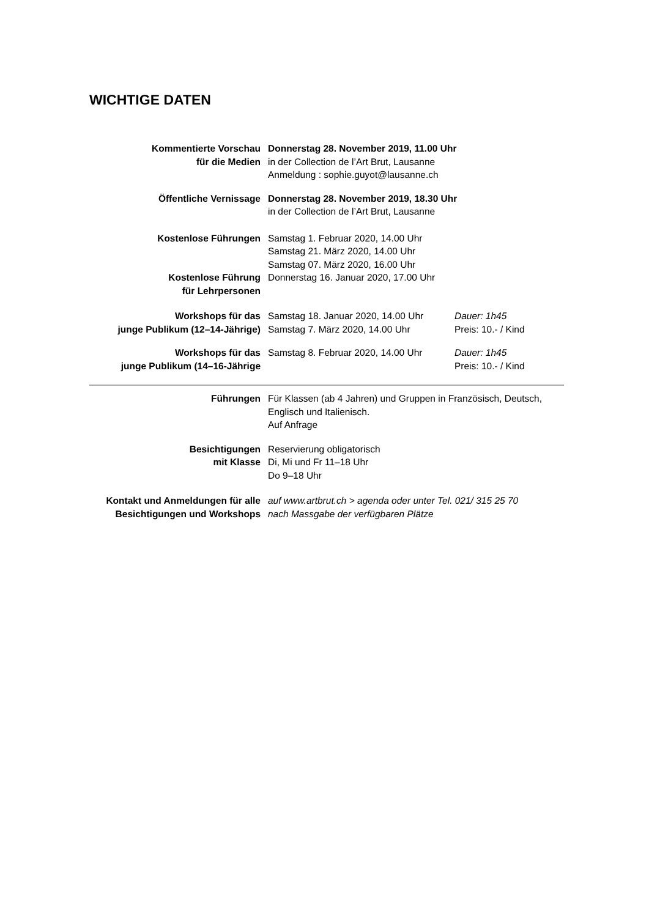WICHTIGE DATEN
Kommentierte Vorschau
für die Medien
Donnerstag 28. November 2019, 11.00 Uhr
in der Collection de l’Art Brut, Lausanne
Anmeldung : sophie.guyot@lausanne.ch
Öffentliche Vernissage Donnerstag 28. November 2019, 18.30 Uhr
in der Collection de l’Art Brut, Lausanne
Kostenlose Führungen Samstag 1. Februar 2020, 14.00 Uhr
Samstag 21. März 2020, 14.00 Uhr
Samstag 07. März 2020, 16.00 Uhr
Kostenlose Führung
für Lehrpersonen
Donnerstag 16. Januar 2020, 17.00 Uhr
Workshops für das
junge Publikum (12–14-Jährige)
Samstag 18. Januar 2020, 14.00 Uhr
Samstag 7. März 2020, 14.00 Uhr
Dauer: 1h45
Preis: 10.- / Kind
Workshops für das
junge Publikum (14–16-Jährige
Samstag 8. Februar 2020, 14.00 Uhr
Dauer: 1h45
Preis: 10.- / Kind
Führungen Für Klassen (ab 4 Jahren) und Gruppen in Französisch, Deutsch,
Englisch und Italienisch.
Auf Anfrage
Besichtigungen
mit Klasse
Reservierung obligatorisch
Di, Mi und Fr 11–18 Uhr
Do 9–18 Uhr
Kontakt und Anmeldungen für alle
Besichtigungen und Workshops
auf www.artbrut.ch > agenda oder unter Tel. 021/ 315 25 70
nach Massgabe der verfügbaren Plätze